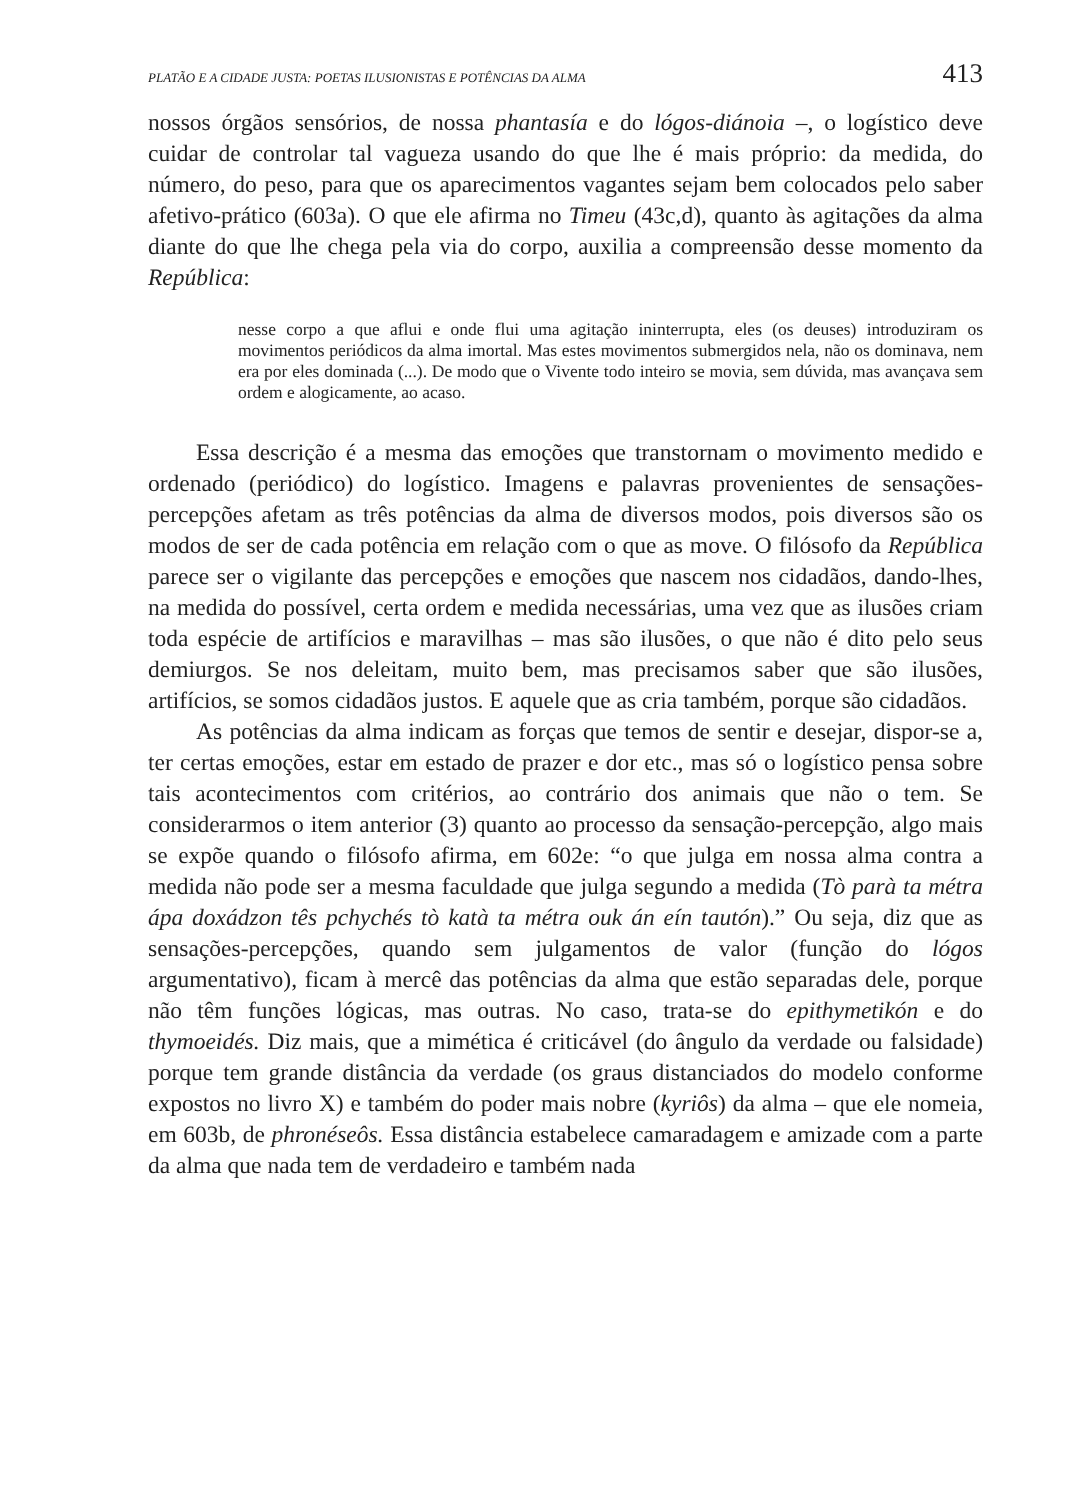PLATÃO E A CIDADE JUSTA: POETAS ILUSIONISTAS E POTÊNCIAS DA ALMA 413
nossos órgãos sensórios, de nossa phantasía e do lógos-diánoia –, o logístico deve cuidar de controlar tal vagueza usando do que lhe é mais próprio: da medida, do número, do peso, para que os aparecimentos vagantes sejam bem colocados pelo saber afetivo-prático (603a). O que ele afirma no Timeu (43c,d), quanto às agitações da alma diante do que lhe chega pela via do corpo, auxilia a compreensão desse momento da República:
nesse corpo a que aflui e onde flui uma agitação ininterrupta, eles (os deuses) introduziram os movimentos periódicos da alma imortal. Mas estes movimentos submergidos nela, não os dominava, nem era por eles dominada (...). De modo que o Vivente todo inteiro se movia, sem dúvida, mas avançava sem ordem e alogicamente, ao acaso.
Essa descrição é a mesma das emoções que transtornam o movimento medido e ordenado (periódico) do logístico. Imagens e palavras provenientes de sensações-percepções afetam as três potências da alma de diversos modos, pois diversos são os modos de ser de cada potência em relação com o que as move. O filósofo da República parece ser o vigilante das percepções e emoções que nascem nos cidadãos, dando-lhes, na medida do possível, certa ordem e medida necessárias, uma vez que as ilusões criam toda espécie de artifícios e maravilhas – mas são ilusões, o que não é dito pelo seus demiurgos. Se nos deleitam, muito bem, mas precisamos saber que são ilusões, artifícios, se somos cidadãos justos. E aquele que as cria também, porque são cidadãos.
As potências da alma indicam as forças que temos de sentir e desejar, dispor-se a, ter certas emoções, estar em estado de prazer e dor etc., mas só o logístico pensa sobre tais acontecimentos com critérios, ao contrário dos animais que não o tem. Se considerarmos o item anterior (3) quanto ao processo da sensação-percepção, algo mais se expõe quando o filósofo afirma, em 602e: “o que julga em nossa alma contra a medida não pode ser a mesma faculdade que julga segundo a medida (Tò parà ta métra ápa doxádzon tês pchychés tò katà ta métra ouk án eín tautón).” Ou seja, diz que as sensações-percepções, quando sem julgamentos de valor (função do lógos argumentativo), ficam à mercê das potências da alma que estão separadas dele, porque não têm funções lógicas, mas outras. No caso, trata-se do epithymetikón e do thymoeidés. Diz mais, que a mimética é criticável (do ângulo da verdade ou falsidade) porque tem grande distância da verdade (os graus distanciados do modelo conforme expostos no livro X) e também do poder mais nobre (kyriôs) da alma – que ele nomeia, em 603b, de phronéseôs. Essa distância estabelece camaradagem e amizade com a parte da alma que nada tem de verdadeiro e também nada